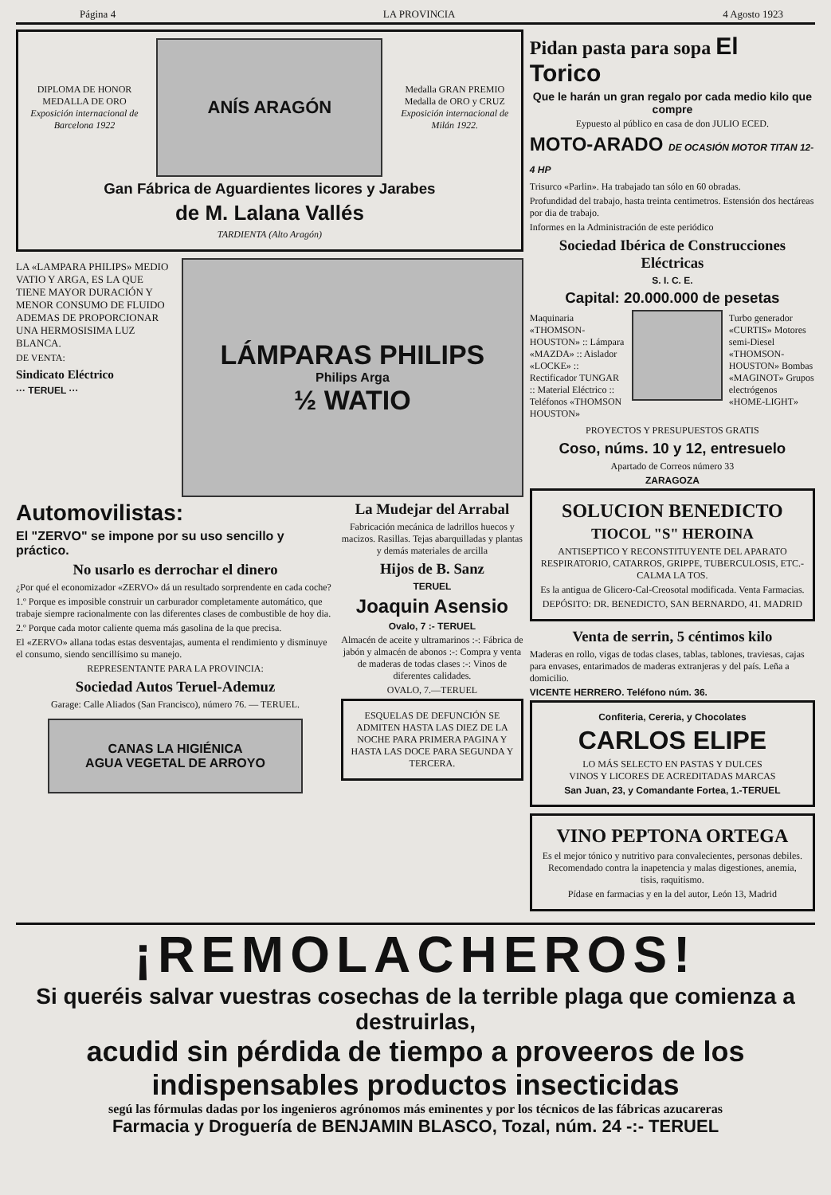Página 4 LA PROVINCIA 4 Agosto 1923
DIPLOMA DE HONOR
MEDALLA DE ORO
Exposición internacional de Barcelona 1922
ANÍS ARAGÓN
Medalla GRAN PREMIO
Medalla de ORO y CRUZ
Exposición internacional de Milán 1922.
Gan Fábrica de Aguardientes licores y Jarabes
de M. Lalana Vallés
TARDIENTA (Alto Aragón)
LA «LAMPARA PHILIPS» MEDIO VATIO Y ARGA, ES LA QUE TIENE MAYOR DURACIÓN Y MENOR CONSUMO DE FLUIDO ADEMAS DE PROPORCIONAR UNA HERMOSISIMA LUZ BLANCA.
DE VENTA:
Sindicato Eléctrico
··· TERUEL ···
LÁMPARAS PHILIPS
Philips Arga
½ WATIO
Automovilistas:
El "ZERVO" se impone por su uso sencillo y práctico.
No usarlo es derrochar el dinero
¿Por qué el economizador «ZERVO» dá un resultado sorprendente en cada coche?
1.º Porque es imposible construir un carburador completamente automático, que trabaje siempre racionalmente con las diferentes clases de combustible de hoy dia.
2.º Porque cada motor caliente quema más gasolina de la que precisa.
El «ZERVO» allana todas estas desventajas, aumenta el rendimiento y disminuye el consumo, siendo sencillísimo su manejo.
REPRESENTANTE PARA LA PROVINCIA:
Sociedad Autos Teruel-Ademuz
Garage: Calle Aliados (San Francisco), número 76. — TERUEL.
CANAS LA HIGIÉNICA
AGUA VEGETAL DE ARROYO
La Mudejar del Arrabal
Fabricación mecánica de ladrillos huecos y macizos. Rasillas. Tejas abarquilladas y plantas y demás materiales de arcilla
Hijos de B. Sanz
TERUEL
Joaquin Asensio
Ovalo, 7 :- TERUEL
Almacén de aceite y ultramarinos :-: Fábrica de jabón y almacén de abonos :-: Compra y venta de maderas de todas clases :-: Vinos de diferentes calidades.
OVALO, 7.—TERUEL
ESQUELAS DE DEFUNCIÓN SE ADMITEN HASTA LAS DIEZ DE LA NOCHE PARA PRIMERA PAGINA Y HASTA LAS DOCE PARA SEGUNDA Y TERCERA.
Pidan pasta para sopa El Torico
Que le harán un gran regalo por cada medio kilo que compre
Eypuesto al público en casa de don JULIO ECED.
MOTO-ARADO DE OCASIÓN MOTOR TITAN 12-4 HP
Trisurco «Parlin». Ha trabajado tan sólo en 60 obradas.
Profundidad del trabajo, hasta treinta centimetros. Estensión dos hectáreas por dia de trabajo.
Informes en la Administración de este periódico
Sociedad Ibérica de Construcciones Eléctricas
S. I. C. E.
Capital: 20.000.000 de pesetas
Maquinaria «THOMSON-HOUSTON» :: Lámpara «MAZDA» :: Aislador «LOCKE» :: Rectificador TUNGAR :: Material Eléctrico :: Teléfonos «THOMSON HOUSTON»
Turbo generador «CURTIS» Motores semi-Diesel «THOMSON-HOUSTON» Bombas «MAGINOT» Grupos electrógenos «HOME-LIGHT»
PROYECTOS Y PRESUPUESTOS GRATIS
Coso, núms. 10 y 12, entresuelo
Apartado de Correos número 33
ZARAGOZA
SOLUCION BENEDICTO
TIOCOL "S" HEROINA
ANTISEPTICO Y RECONSTITUYENTE DEL APARATO RESPIRATORIO, CATARROS, GRIPPE, TUBERCULOSIS, ETC.- CALMA LA TOS.
Es la antigua de Glicero-Cal-Creosotal modificada. Venta Farmacias.
DEPÓSITO: DR. BENEDICTO, SAN BERNARDO, 41. MADRID
Venta de serrin, 5 céntimos kilo
Maderas en rollo, vigas de todas clases, tablas, tablones, traviesas, cajas para envases, entarimados de maderas extranjeras y del país. Leña a domicilio.
VICENTE HERRERO. Teléfono núm. 36.
Confiteria, Cereria, y Chocolates
CARLOS ELIPE
LO MÁS SELECTO EN PASTAS Y DULCES
VINOS Y LICORES DE ACREDITADAS MARCAS
San Juan, 23, y Comandante Fortea, 1.-TERUEL
VINO PEPTONA ORTEGA
Es el mejor tónico y nutritivo para convalecientes, personas debiles. Recomendado contra la inapetencia y malas digestiones, anemia, tisis, raquitismo.
Pídase en farmacias y en la del autor, León 13, Madrid
¡REMOLACHEROS!
Si queréis salvar vuestras cosechas de la terrible plaga que comienza a destruirlas,
acudid sin pérdida de tiempo a proveeros de los indispensables productos insecticidas
segú las fórmulas dadas por los ingenieros agrónomos más eminentes y por los técnicos de las fábricas azucareras
Farmacia y Droguería de BENJAMIN BLASCO, Tozal, núm. 24 -:- TERUEL